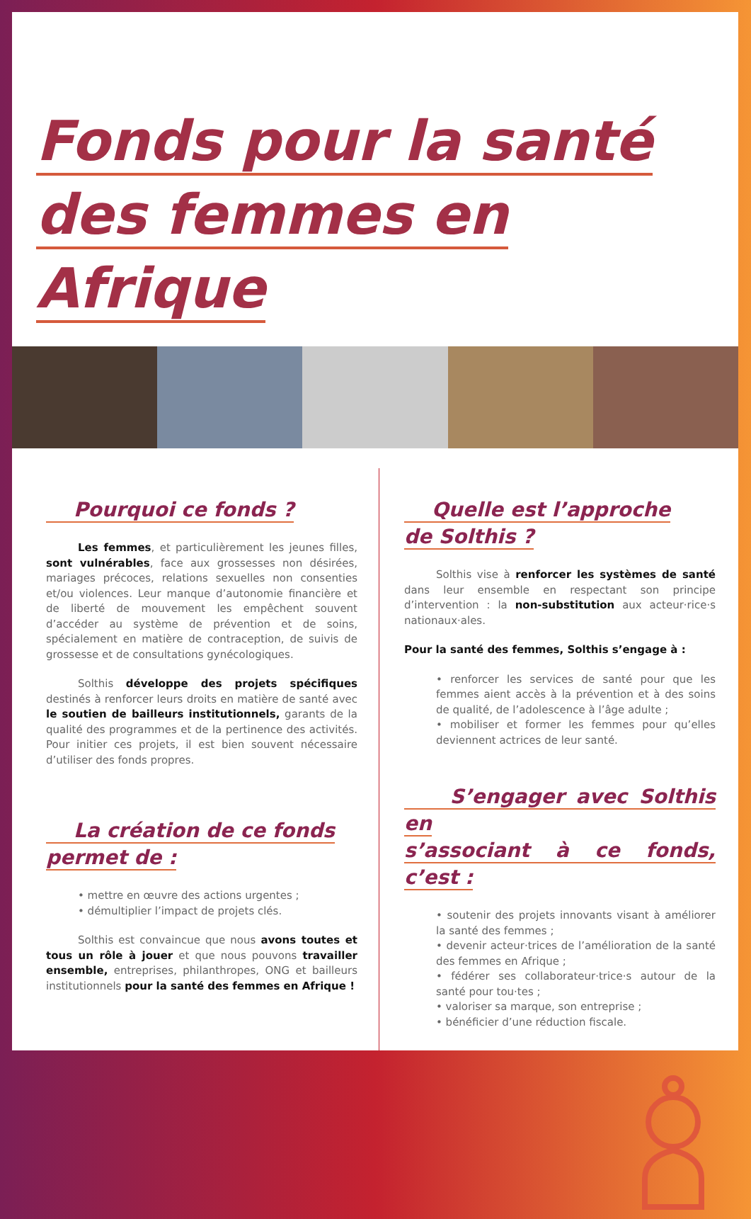Fonds pour la santé
des femmes en Afrique
Pourquoi ce fonds ?
Les femmes, et particulièrement les jeunes filles, sont vulnérables, face aux grossesses non désirées, mariages précoces, relations sexuelles non consenties et/ou violences. Leur manque d’autonomie financière et de liberté de mouvement les empêchent souvent d’accéder au système de prévention et de soins, spécialement en matière de contraception, de suivis de grossesse et de consultations gynécologiques.
Solthis développe des projets spécifiques destinés à renforcer leurs droits en matière de santé avec le soutien de bailleurs institutionnels, garants de la qualité des programmes et de la pertinence des activités. Pour initier ces projets, il est bien souvent nécessaire d’utiliser des fonds propres.
La création de ce fonds
permet de :
• mettre en œuvre des actions urgentes ;
• démultiplier l’impact de projets clés.
Solthis est convaincue que nous avons toutes et tous un rôle à jouer et que nous pouvons travailler ensemble, entreprises, philanthropes, ONG et bailleurs institutionnels pour la santé des femmes en Afrique !
Quelle est l’approche
de Solthis ?
Solthis vise à renforcer les systèmes de santé dans leur ensemble en respectant son principe d’intervention : la non-substitution aux acteur·rice·s nationaux·ales.
Pour la santé des femmes, Solthis s’engage à :
• renforcer les services de santé pour que les femmes aient accès à la prévention et à des soins de qualité, de l’adolescence à l’âge adulte ;
• mobiliser et former les femmes pour qu’elles deviennent actrices de leur santé.
S’engager avec Solthis en
s’associant à ce fonds, c’est :
• soutenir des projets innovants visant à améliorer la santé des femmes ;
• devenir acteur·trices de l’amélioration de la santé des femmes en Afrique ;
• fédérer ses collaborateur·trice·s autour de la santé pour tou·tes ;
• valoriser sa marque, son entreprise ;
• bénéficier d’une réduction fiscale.